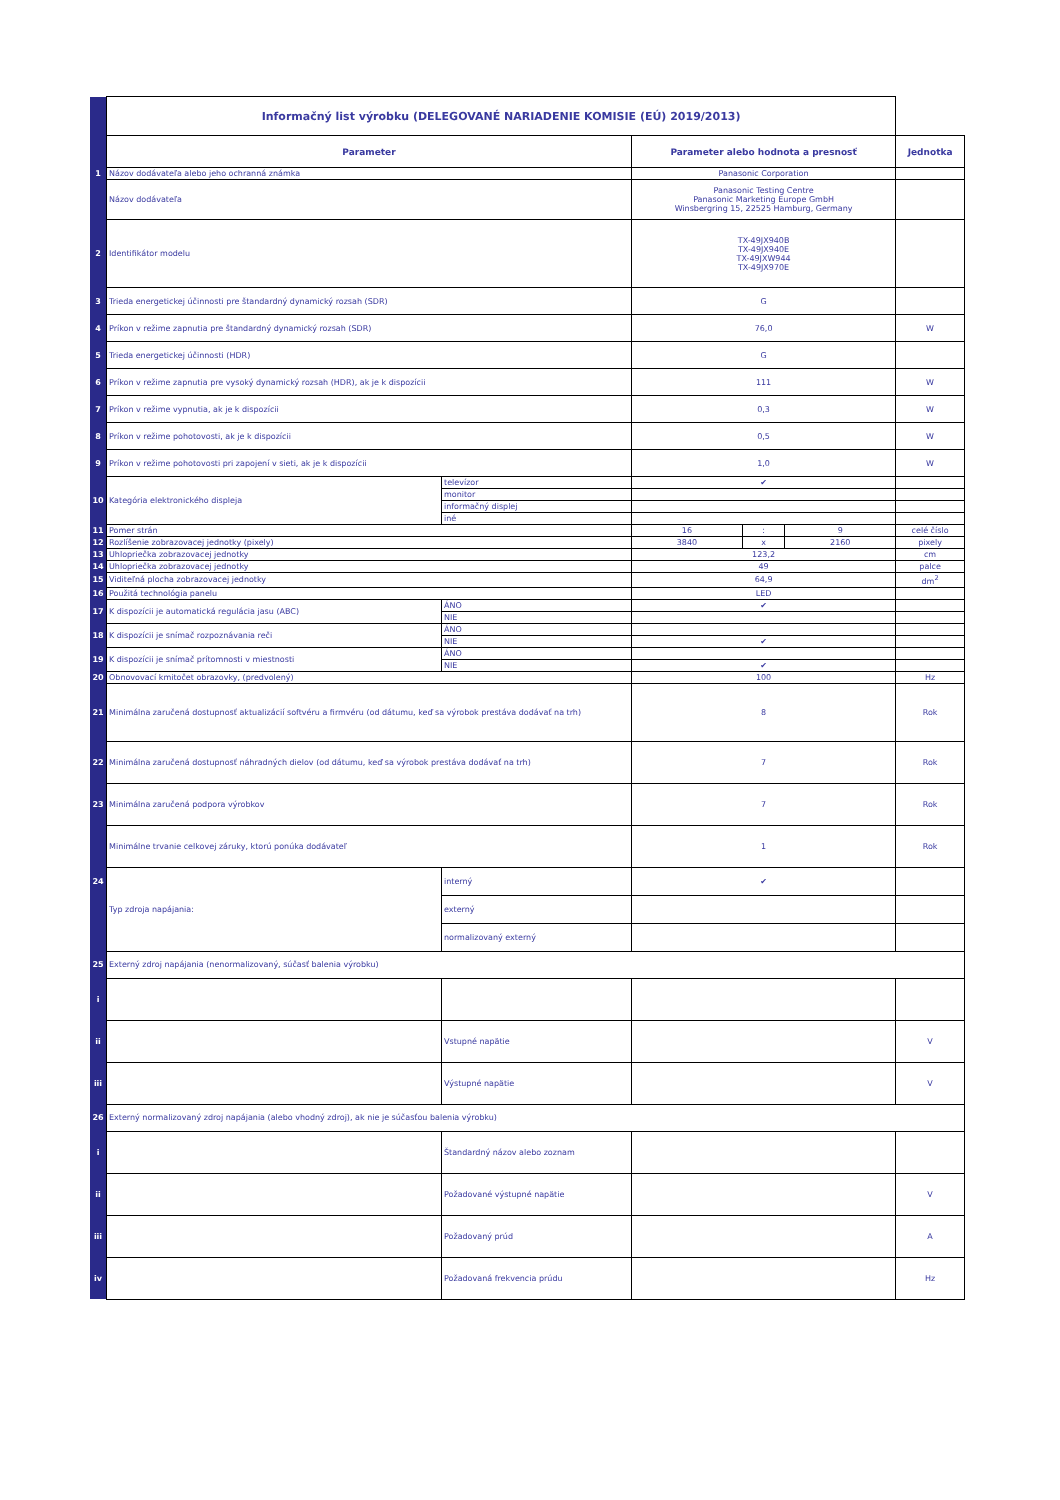| | Informačný list výrobku (DELEGOVANÉ NARIADENIE KOMISIE (EÚ) 2019/2013) | | | | | |
| | Parameter | | Parameter alebo hodnota a presnosť | | | Jednotka |
| 1 | Názov dodávateľa alebo jeho ochranná známka | | Panasonic Corporation | | | |
| | Názov dodávateľa | | Panasonic Testing Centre Panasonic Marketing Europe GmbH Winsbergring 15, 22525 Hamburg, Germany | | | |
| 2 | Identifikátor modelu | | TX-49JX940B TX-49JX940E TX-49JXW944 TX-49JX970E | | | |
| 3 | Trieda energetickej účinnosti pre štandardný dynamický rozsah (SDR) | | G | | | |
| 4 | Príkon v režime zapnutia pre štandardný dynamický rozsah (SDR) | | 76,0 | | | W |
| 5 | Trieda energetickej účinnosti (HDR) | | G | | | |
| 6 | Príkon v režime zapnutia pre vysoký dynamický rozsah (HDR), ak je k dispozícii | | 111 | | | W |
| 7 | Príkon v režime vypnutia, ak je k dispozícii | | 0,3 | | | W |
| 8 | Príkon v režime pohotovosti, ak je k dispozícii | | 0,5 | | | W |
| 9 | Príkon v režime pohotovosti pri zapojení v sieti, ak je k dispozícii | | 1,0 | | | W |
| 10 | Kategória elektronického displeja | televízor | ✔ | | | |
| | | monitor | | | | |
| | | informačný displej | | | | |
| | | iné | | | | |
| 11 | Pomer strán | | 16 | : | 9 | celé číslo |
| 12 | Rozlíšenie zobrazovacej jednotky (pixely) | | 3840 | x | 2160 | pixely |
| 13 | Uhlopriečka zobrazovacej jednotky | | 123,2 | | | cm |
| 14 | Uhlopriečka zobrazovacej jednotky | | 49 | | | palce |
| 15 | Viditeľná plocha zobrazovacej jednotky | | 64,9 | | | dm<sup>2</sup> |
| 16 | Použitá technológia panelu | | LED | | | |
| 17 | K dispozícii je automatická regulácia jasu (ABC) | ÁNO | ✔ | | | |
| | | NIE | | | | |
| 18 | K dispozícii je snímač rozpoznávania reči | ÁNO | | | | |
| | | NIE | ✔ | | | |
| 19 | K dispozícii je snímač prítomnosti v miestnosti | ÁNO | | | | |
| | | NIE | ✔ | | | |
| 20 | Obnovovací kmitočet obrazovky, (predvolený) | | 100 | | | Hz |
| 21 | Minimálna zaručená dostupnosť aktualizácií softvéru a firmvéru (od dátumu, keď sa výrobok prestáva dodávať na trh) | | 8 | | | Rok |
| 22 | Minimálna zaručená dostupnosť náhradných dielov (od dátumu, keď sa výrobok prestáva dodávať na trh) | | 7 | | | Rok |
| 23 | Minimálna zaručená podpora výrobkov | | 7 | | | Rok |
| | Minimálne trvanie celkovej záruky, ktorú ponúka dodávateľ | | 1 | | | Rok |
| 24 | Typ zdroja napájania: | interný | ✔ | | | |
| | | externý | | | | |
| | | normalizovaný externý | | | | |
| 25 | Externý zdroj napájania (nenormalizovaný, súčasť balenia výrobku) | | | | | |
| i | | | | | | |
| ii | | Vstupné napätie | | | | V |
| iii | | Výstupné napätie | | | | V |
| 26 | Externý normalizovaný zdroj napájania (alebo vhodný zdroj), ak nie je súčasťou balenia výrobku) | | | | | |
| i | | Štandardný názov alebo zoznam | | | | |
| ii | | Požadované výstupné napätie | | | | V |
| iii | | Požadovaný prúd | | | | A |
| iv | | Požadovaná frekvencia prúdu | | | | Hz |